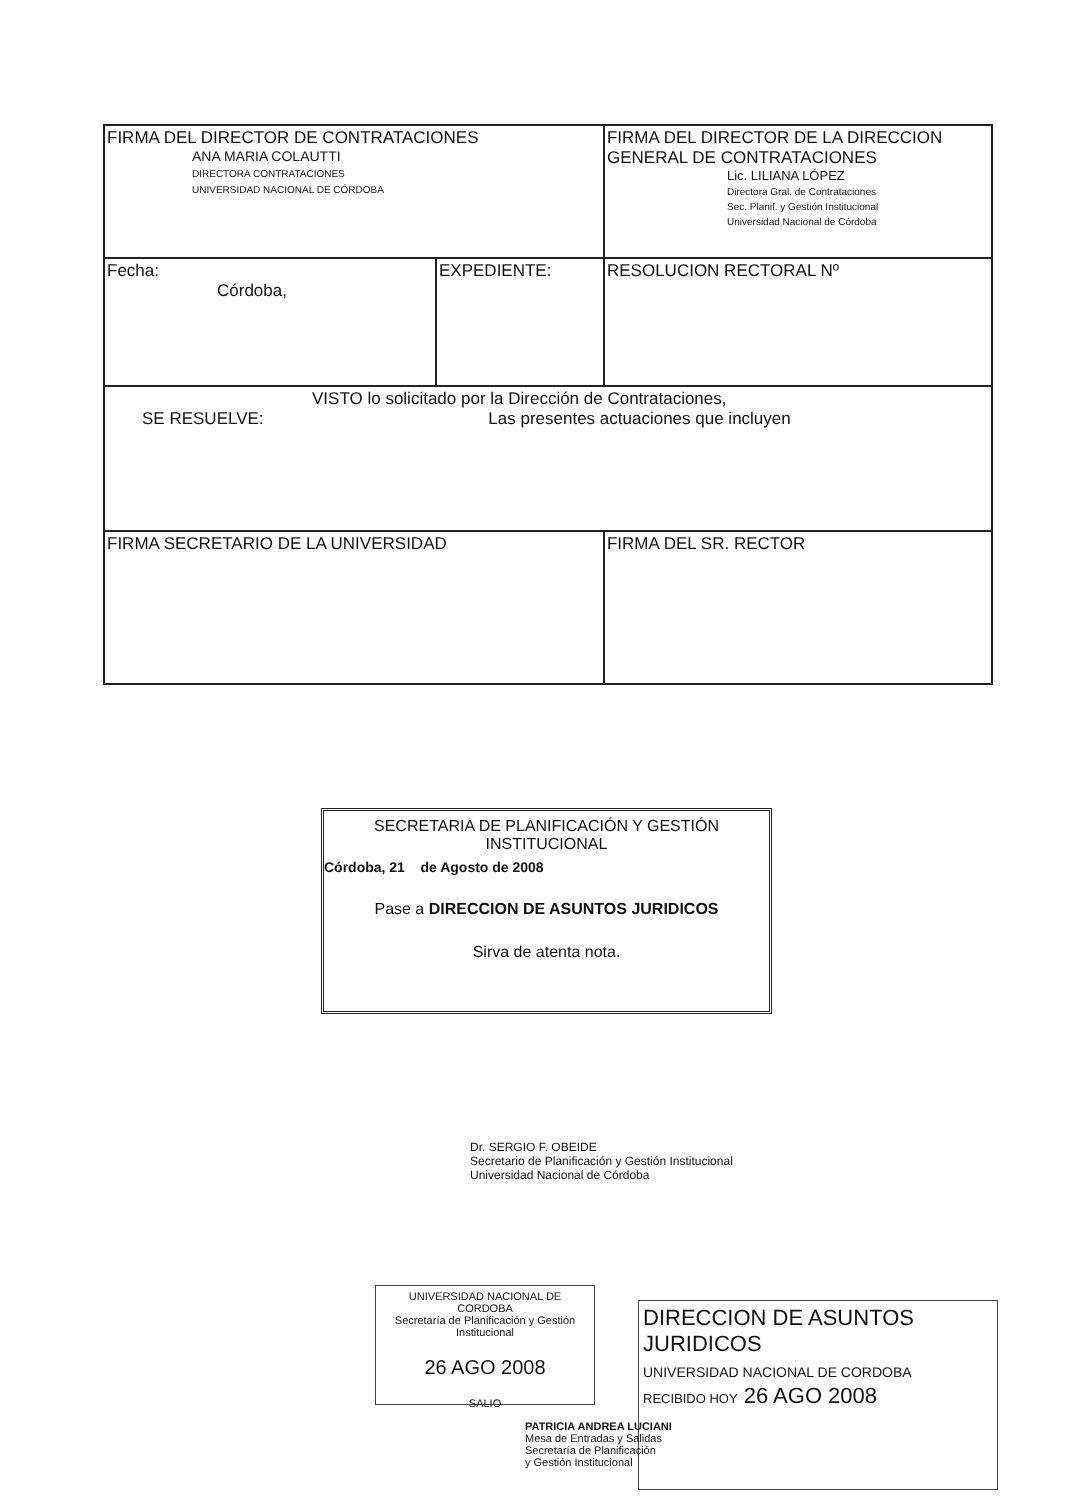| FIRMA DEL DIRECTOR DE CONTRATACIONES ANA MARIA COLAUTTI DIRECTORA CONTRATACIONES UNIVERSIDAD NACIONAL DE CÓRDOBA | | FIRMA DEL DIRECTOR DE LA DIRECCION GENERAL DE CONTRATACIONES Lic. LILIANA LÓPEZ Directora Gral. de Contrataciones Sec. Planif. y Gestión Institucional Universidad Nacional de Córdoba | |
| Fecha: Córdoba, | EXPEDIENTE: | | RESOLUCION RECTORAL Nº |
| VISTO lo solicitado por la Dirección de Contrataciones, SE RESUELVE: Las presentes actuaciones que incluyen | | | |
| FIRMA SECRETARIO DE LA UNIVERSIDAD | | FIRMA DEL SR. RECTOR | |
SECRETARIA DE PLANIFICACIÓN Y GESTIÓN INSTITUCIONAL
Córdoba, 21 de Agosto de 2008
Pase a DIRECCION DE ASUNTOS JURIDICOS
Sirva de atenta nota.
Dr. SERGIO F. OBEIDE
Secretario de Planificación y Gestión Institucional
Universidad Nacional de Córdoba
UNIVERSIDAD NACIONAL DE CORDOBA
Secretaría de Planificación y Gestión Institucional
26 AGO 2008
SALIO
DIRECCION DE ASUNTOS JURIDICOS
UNIVERSIDAD NACIONAL DE CORDOBA
RECIBIDO HOY 26 AGO 2008
PATRICIA ANDREA LUCIANI
Mesa de Entradas y Salidas
Secretaría de Planificación
y Gestión Institucional